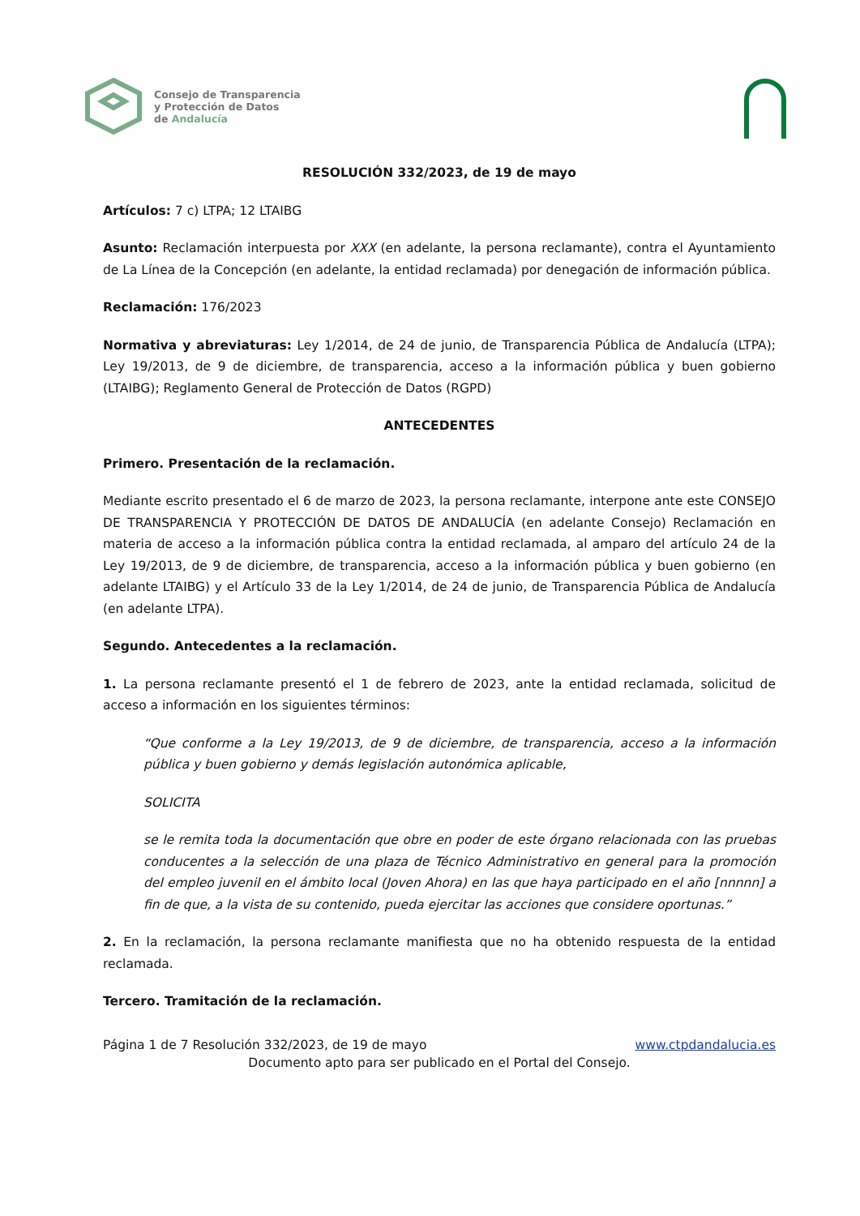Consejo de Transparencia
y Protección de Datos
de Andalucía
RESOLUCIÓN 332/2023, de 19 de mayo
Artículos: 7 c) LTPA; 12 LTAIBG
Asunto: Reclamación interpuesta por XXX (en adelante, la persona reclamante), contra el Ayuntamiento de La Línea de la Concepción (en adelante, la entidad reclamada) por denegación de información pública.
Reclamación: 176/2023
Normativa y abreviaturas: Ley 1/2014, de 24 de junio, de Transparencia Pública de Andalucía (LTPA); Ley 19/2013, de 9 de diciembre, de transparencia, acceso a la información pública y buen gobierno (LTAIBG); Reglamento General de Protección de Datos (RGPD)
ANTECEDENTES
Primero. Presentación de la reclamación.
Mediante escrito presentado el 6 de marzo de 2023, la persona reclamante, interpone ante este CONSEJO DE TRANSPARENCIA Y PROTECCIÓN DE DATOS DE ANDALUCÍA (en adelante Consejo) Reclamación en materia de acceso a la información pública contra la entidad reclamada, al amparo del artículo 24 de la Ley 19/2013, de 9 de diciembre, de transparencia, acceso a la información pública y buen gobierno (en adelante LTAIBG) y el Artículo 33 de la Ley 1/2014, de 24 de junio, de Transparencia Pública de Andalucía (en adelante LTPA).
Segundo. Antecedentes a la reclamación.
1. La persona reclamante presentó el 1 de febrero de 2023, ante la entidad reclamada, solicitud de acceso a información en los siguientes términos:
“Que conforme a la Ley 19/2013, de 9 de diciembre, de transparencia, acceso a la información pública y buen gobierno y demás legislación autonómica aplicable,
SOLICITA
se le remita toda la documentación que obre en poder de este órgano relacionada con las pruebas conducentes a la selección de una plaza de Técnico Administrativo en general para la promoción del empleo juvenil en el ámbito local (Joven Ahora) en las que haya participado en el año [nnnnn] a fin de que, a la vista de su contenido, pueda ejercitar las acciones que considere oportunas.”
2. En la reclamación, la persona reclamante manifiesta que no ha obtenido respuesta de la entidad reclamada.
Tercero. Tramitación de la reclamación.
www.ctpdandalucia.es Página 1 de 7 Resolución 332/2023, de 19 de mayo
Documento apto para ser publicado en el Portal del Consejo.